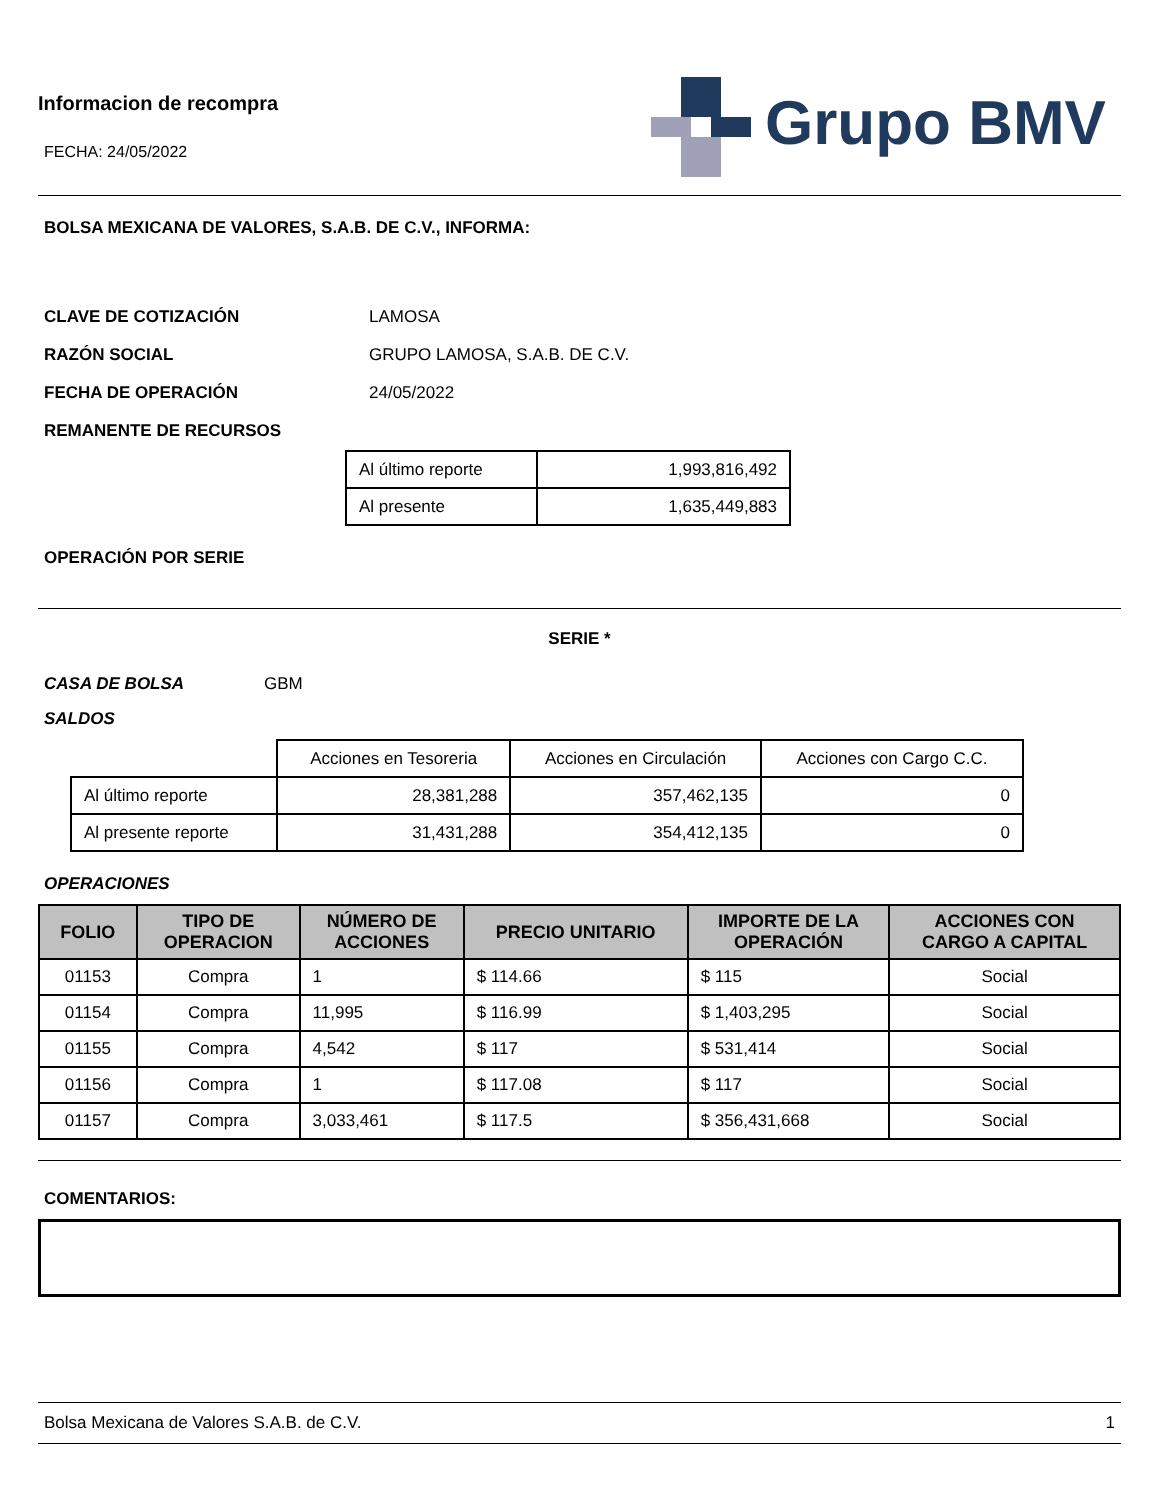Informacion de recompra
FECHA: 24/05/2022
Grupo BMV
BOLSA MEXICANA DE VALORES, S.A.B. DE C.V., INFORMA:
CLAVE DE COTIZACIÓN LAMOSA
RAZÓN SOCIAL GRUPO LAMOSA, S.A.B. DE C.V.
FECHA DE OPERACIÓN 24/05/2022
REMANENTE DE RECURSOS
| Al último reporte | 1,993,816,492 |
| Al presente | 1,635,449,883 |
OPERACIÓN POR SERIE
SERIE *
CASA DE BOLSA GBM
SALDOS
| | Acciones en Tesoreria | Acciones en Circulación | Acciones con Cargo C.C. |
| Al último reporte | 28,381,288 | 357,462,135 | 0 |
| Al presente reporte | 31,431,288 | 354,412,135 | 0 |
OPERACIONES
| FOLIO | TIPO DE OPERACION | NÚMERO DE ACCIONES | PRECIO UNITARIO | IMPORTE DE LA OPERACIÓN | ACCIONES CON CARGO A CAPITAL |
| --- | --- | --- | --- | --- | --- |
| 01153 | Compra | 1 | $ 114.66 | $ 115 | Social |
| 01154 | Compra | 11,995 | $ 116.99 | $ 1,403,295 | Social |
| 01155 | Compra | 4,542 | $ 117 | $ 531,414 | Social |
| 01156 | Compra | 1 | $ 117.08 | $ 117 | Social |
| 01157 | Compra | 3,033,461 | $ 117.5 | $ 356,431,668 | Social |
COMENTARIOS:
Bolsa Mexicana de Valores S.A.B. de C.V. 1